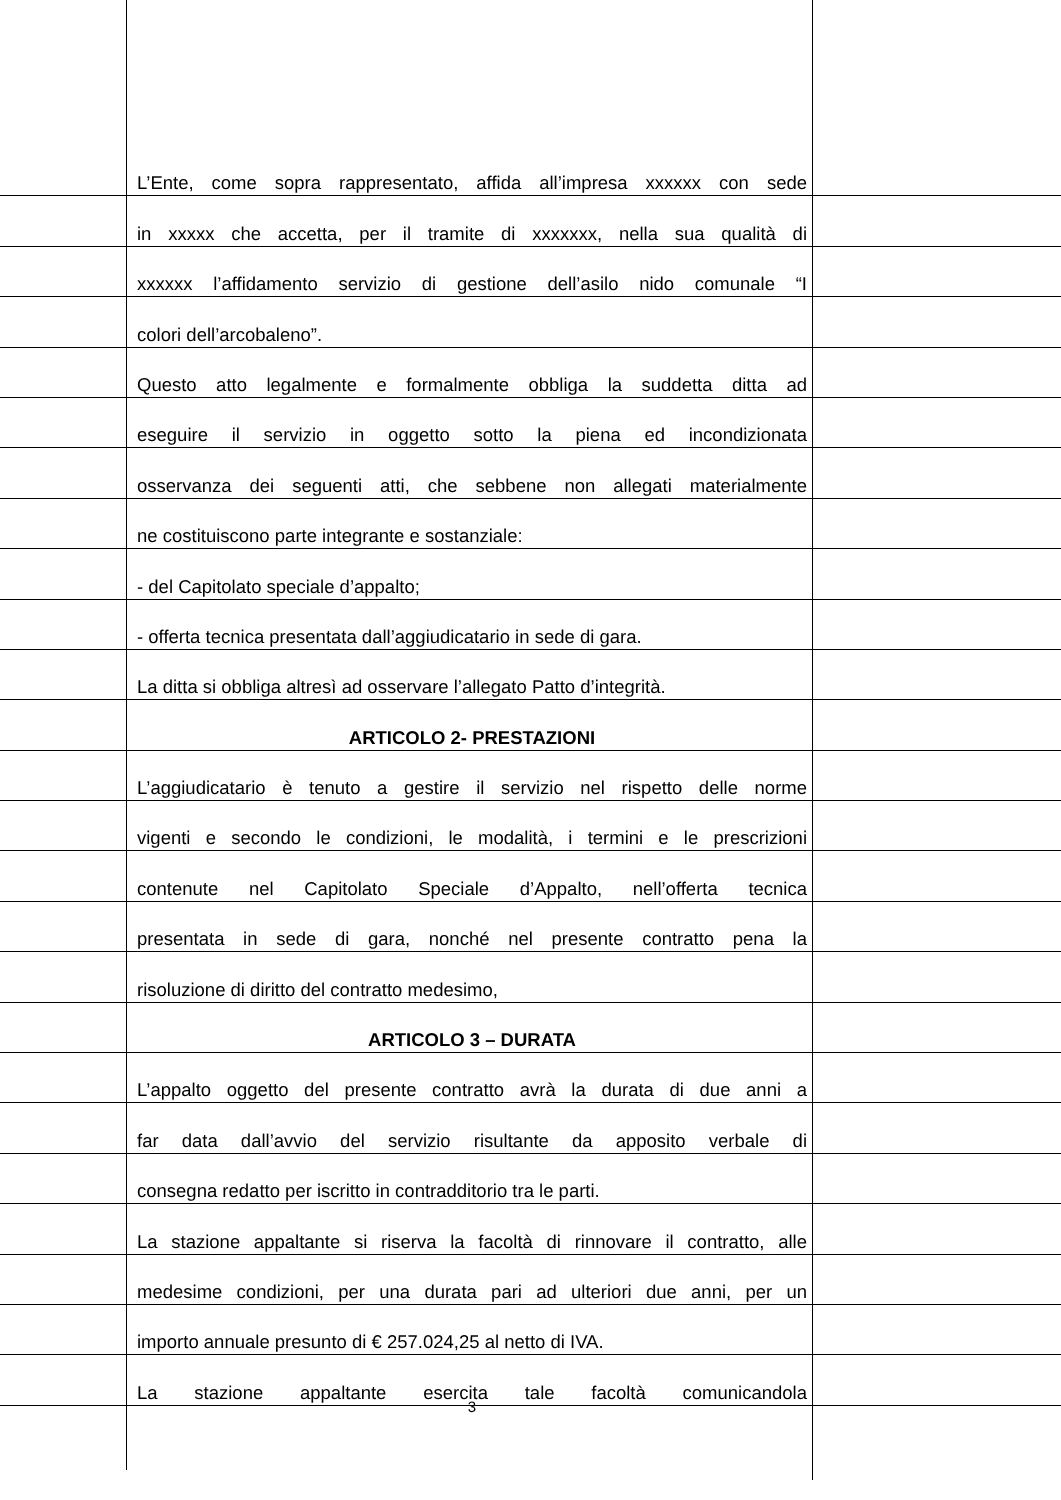L’Ente, come sopra rappresentato, affida all’impresa xxxxxx con sede
in xxxxx che accetta, per il tramite di xxxxxxx, nella sua qualità di
xxxxxx l’affidamento servizio di gestione dell’asilo nido comunale “I
colori dell’arcobaleno”.
Questo atto legalmente e formalmente obbliga la suddetta ditta ad
eseguire il servizio in oggetto sotto la piena ed incondizionata
osservanza dei seguenti atti, che sebbene non allegati materialmente
ne costituiscono parte integrante e sostanziale:
- del Capitolato speciale d’appalto;
- offerta tecnica presentata dall’aggiudicatario in sede di gara.
La ditta si obbliga altresì ad osservare l’allegato Patto d’integrità.
ARTICOLO 2- PRESTAZIONI
L’aggiudicatario è tenuto a gestire il servizio nel rispetto delle norme
vigenti e secondo le condizioni, le modalità, i termini e le prescrizioni
contenute nel Capitolato Speciale d’Appalto, nell’offerta tecnica
presentata in sede di gara, nonché nel presente contratto pena la
risoluzione di diritto del contratto medesimo,
ARTICOLO 3 – DURATA
L’appalto oggetto del presente contratto avrà la durata di due anni a
far data dall’avvio del servizio risultante da apposito verbale di
consegna redatto per iscritto in contradditorio tra le parti.
La stazione appaltante si riserva la facoltà di rinnovare il contratto, alle
medesime condizioni, per una durata pari ad ulteriori due anni, per un
importo annuale presunto di € 257.024,25 al netto di IVA.
La stazione appaltante esercita tale facoltà comunicandola
3